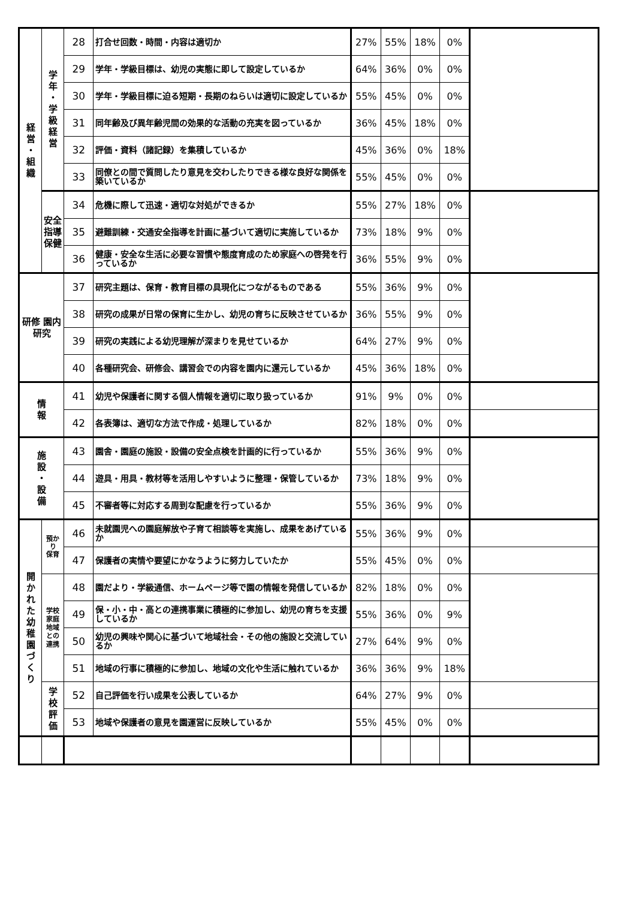| 経 営 ・ 組 織 | 学 年 ・ 学 級 経 営 | 28 | 打合せ回数・時間・内容は適切か | 27% | 55% | 18% | 0% | |
| | | 29 | 学年・学級目標は、幼児の実態に即して設定しているか | 64% | 36% | 0% | 0% | |
| | | 30 | 学年・学級目標に迫る短期・長期のねらいは適切に設定しているか | 55% | 45% | 0% | 0% | |
| | | 31 | 同年齢及び異年齢児間の効果的な活動の充実を図っているか | 36% | 45% | 18% | 0% | |
| | | 32 | 評価・資料（諸記録）を集積しているか | 45% | 36% | 0% | 18% | |
| | | 33 | 同僚との間で質問したり意見を交わしたりできる様な良好な関係を築いているか | 55% | 45% | 0% | 0% | |
| | 安全指導 保健 | 34 | 危機に際して迅速・適切な対処ができるか | 55% | 27% | 18% | 0% | |
| | | 35 | 避難訓練・交通安全指導を計画に基づいて適切に実施しているか | 73% | 18% | 9% | 0% | |
| | | 36 | 健康・安全な生活に必要な習慣や態度育成のため家庭への啓発を行っているか | 36% | 55% | 9% | 0% | |
| 研修 園内研究 | | 37 | 研究主題は、保育・教育目標の具現化につながるものである | 55% | 36% | 9% | 0% | |
| | | 38 | 研究の成果が日常の保育に生かし、幼児の育ちに反映させているか | 36% | 55% | 9% | 0% | |
| | | 39 | 研究の実践による幼児理解が深まりを見せているか | 64% | 27% | 9% | 0% | |
| | | 40 | 各種研究会、研修会、講習会での内容を園内に還元しているか | 45% | 36% | 18% | 0% | |
| 情 報 | | 41 | 幼児や保護者に関する個人情報を適切に取り扱っているか | 91% | 9% | 0% | 0% | |
| | | 42 | 各表簿は、適切な方法で作成・処理しているか | 82% | 18% | 0% | 0% | |
| 施 設 ・ 設 備 | | 43 | 園舎・園庭の施設・設備の安全点検を計画的に行っているか | 55% | 36% | 9% | 0% | |
| | | 44 | 遊具・用具・教材等を活用しやすいように整理・保管しているか | 73% | 18% | 9% | 0% | |
| | | 45 | 不審者等に対応する周到な配慮を行っているか | 55% | 36% | 9% | 0% | |
| 開 か れ た 幼 稚 園 づ く り | 預かり 保育 | 46 | 未就園児への園庭解放や子育て相談等を実施し、成果をあげているか | 55% | 36% | 9% | 0% | |
| | | 47 | 保護者の実情や要望にかなうように努力していたか | 55% | 45% | 0% | 0% | |
| | 学校 家庭 地域 との 連携 | 48 | 園だより・学級通信、ホームページ等で園の情報を発信しているか | 82% | 18% | 0% | 0% | |
| | | 49 | 保・小・中・高との連携事業に積極的に参加し、幼児の育ちを支援しているか | 55% | 36% | 0% | 9% | |
| | | 50 | 幼児の興味や関心に基づいて地域社会・その他の施設と交流しているか | 27% | 64% | 9% | 0% | |
| | | 51 | 地域の行事に積極的に参加し、地域の文化や生活に触れているか | 36% | 36% | 9% | 18% | |
| | 学 校 評 価 | 52 | 自己評価を行い成果を公表しているか | 64% | 27% | 9% | 0% | |
| | | 53 | 地域や保護者の意見を園運営に反映しているか | 55% | 45% | 0% | 0% | |